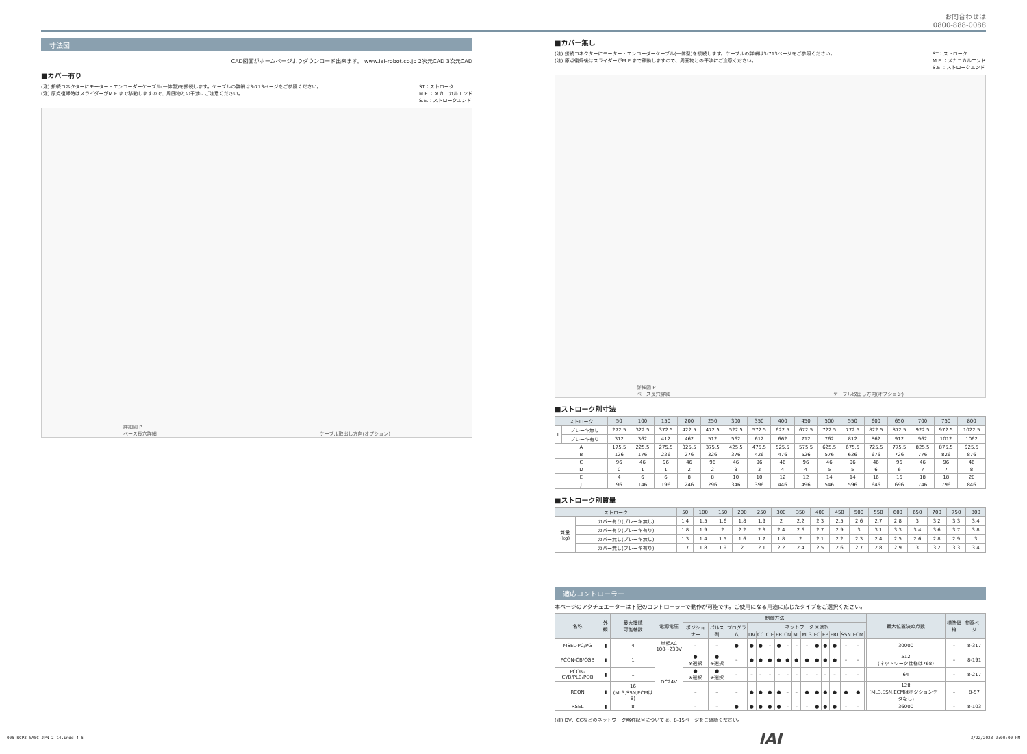お問合わせは
0800-888-0088
寸法図
CAD図面がホームページよりダウンロード出来ます。 www.iai-robot.co.jp 2次元CAD 3次元CAD
■カバー有り
(注) 接続コネクターにモーター・エンコーダーケーブル(一体型)を接続します。ケーブルの詳細は3-713ページをご参照ください。
(注) 原点復帰時はスライダーがM.E.まで移動しますので、周囲物との干渉にご注意ください。
ST：ストローク
M.E.：メカニカルエンド
S.E.：ストロークエンド
詳細図 P
ベース長穴詳細 ケーブル取出し方向(オプション)
■カバー無し
(注) 接続コネクターにモーター・エンコーダーケーブル(一体型)を接続します。ケーブルの詳細は3-713ページをご参照ください。
(注) 原点復帰後はスライダーがM.E.まで移動しますので、周囲物との干渉にご注意ください。
ST：ストローク
M.E.：メカニカルエンド
S.E.：ストロークエンド
詳細図 P
ベース長穴詳細 ケーブル取出し方向(オプション)
■ストローク別寸法
| ストローク | | 50 | 100 | 150 | 200 | 250 | 300 | 350 | 400 | 450 | 500 | 550 | 600 | 650 | 700 | 750 | 800 |
| --- | --- | --- | --- | --- | --- | --- | --- | --- | --- | --- | --- | --- | --- | --- | --- | --- | --- |
| L | ブレーキ無し | 272.5 | 322.5 | 372.5 | 422.5 | 472.5 | 522.5 | 572.5 | 622.5 | 672.5 | 722.5 | 772.5 | 822.5 | 872.5 | 922.5 | 972.5 | 1022.5 |
| | ブレーキ有り | 312 | 362 | 412 | 462 | 512 | 562 | 612 | 662 | 712 | 762 | 812 | 862 | 912 | 962 | 1012 | 1062 |
| A | | 175.5 | 225.5 | 275.5 | 325.5 | 375.5 | 425.5 | 475.5 | 525.5 | 575.5 | 625.5 | 675.5 | 725.5 | 775.5 | 825.5 | 875.5 | 925.5 |
| B | | 126 | 176 | 226 | 276 | 326 | 376 | 426 | 476 | 526 | 576 | 626 | 676 | 726 | 776 | 826 | 876 |
| C | | 96 | 46 | 96 | 46 | 96 | 46 | 96 | 46 | 96 | 46 | 96 | 46 | 96 | 46 | 96 | 46 |
| D | | 0 | 1 | 1 | 2 | 2 | 3 | 3 | 4 | 4 | 5 | 5 | 6 | 6 | 7 | 7 | 8 |
| E | | 4 | 6 | 6 | 8 | 8 | 10 | 10 | 12 | 12 | 14 | 14 | 16 | 16 | 18 | 18 | 20 |
| J | | 96 | 146 | 196 | 246 | 296 | 346 | 396 | 446 | 496 | 546 | 596 | 646 | 696 | 746 | 796 | 846 |
■ストローク別質量
| ストローク | | 50 | 100 | 150 | 200 | 250 | 300 | 350 | 400 | 450 | 500 | 550 | 600 | 650 | 700 | 750 | 800 |
| --- | --- | --- | --- | --- | --- | --- | --- | --- | --- | --- | --- | --- | --- | --- | --- | --- | --- |
| 質量 (kg) | カバー有り(ブレーキ無し) | 1.4 | 1.5 | 1.6 | 1.8 | 1.9 | 2 | 2.2 | 2.3 | 2.5 | 2.6 | 2.7 | 2.8 | 3 | 3.2 | 3.3 | 3.4 |
| | カバー有り(ブレーキ有り) | 1.8 | 1.9 | 2 | 2.2 | 2.3 | 2.4 | 2.6 | 2.7 | 2.9 | 3 | 3.1 | 3.3 | 3.4 | 3.6 | 3.7 | 3.8 |
| | カバー無し(ブレーキ無し) | 1.3 | 1.4 | 1.5 | 1.6 | 1.7 | 1.8 | 2 | 2.1 | 2.2 | 2.3 | 2.4 | 2.5 | 2.6 | 2.8 | 2.9 | 3 |
| | カバー無し(ブレーキ有り) | 1.7 | 1.8 | 1.9 | 2 | 2.1 | 2.2 | 2.4 | 2.5 | 2.6 | 2.7 | 2.8 | 2.9 | 3 | 3.2 | 3.3 | 3.4 |
適応コントローラー
本ページのアクチュエーターは下記のコントローラーで動作が可能です。ご使用になる用途に応じたタイプをご選択ください。
| 名称 | 外観 | 最大接続 可能軸数 | 電源電圧 | 制御方法 | | | | | | | | | | | | | | | | 最大位置決め点数 | 標準価格 | 参照ページ |
| --- | --- | --- | --- | --- | --- | --- | --- | --- | --- | --- | --- | --- | --- | --- | --- | --- | --- | --- | --- | --- | --- | --- |
| | | | | ポジショナー | パルス列 | プログラム | ネットワーク ※選択 | | | | | | | | | | | | | | | |
| | | | | | | | DV | CC | CIE | PR | CN | ML | ML3 | EC | EP | PRT | SSN | ECM | | | | |
| MSEL-PC/PG | ▮ | 4 | 単相AC 100~230V | – | – | ● | ● | ● | – | ● | – | – | – | ● | ● | ● | – | – | | 30000 | – | 8-317 |
| PCON-CB/CGB | ▮ | 1 | DC24V | ● ※選択 | ● ※選択 | – | ● | ● | ● | ● | ● | ● | ● | ● | ● | ● | – | – | | 512 (ネットワーク仕様は768) | – | 8-191 |
| PCON-CYB/PLB/POB | ▮ | 1 | | ● ※選択 | ● ※選択 | – | – | – | – | – | – | – | – | – | – | – | – | – | | 64 | – | 8-217 |
| RCON | ▮ | 16 (ML3,SSN,ECMは8) | | – | – | – | ● | ● | ● | ● | – | – | ● | ● | ● | ● | ● | ● | | 128 (ML3,SSN,ECMはポジションデータなし) | – | 8-57 |
| RSEL | ▮ | 8 | | – | – | ● | ● | ● | ● | ● | – | – | – | ● | ● | ● | – | – | | 36000 | – | 8-103 |
(注) DV、CCなどのネットワーク略称記号については、8-15ページをご確認ください。
IAI
005_RCP3-SA5C_JPN_2.14.indd 4-5 3/22/2023 2:00:00 PM